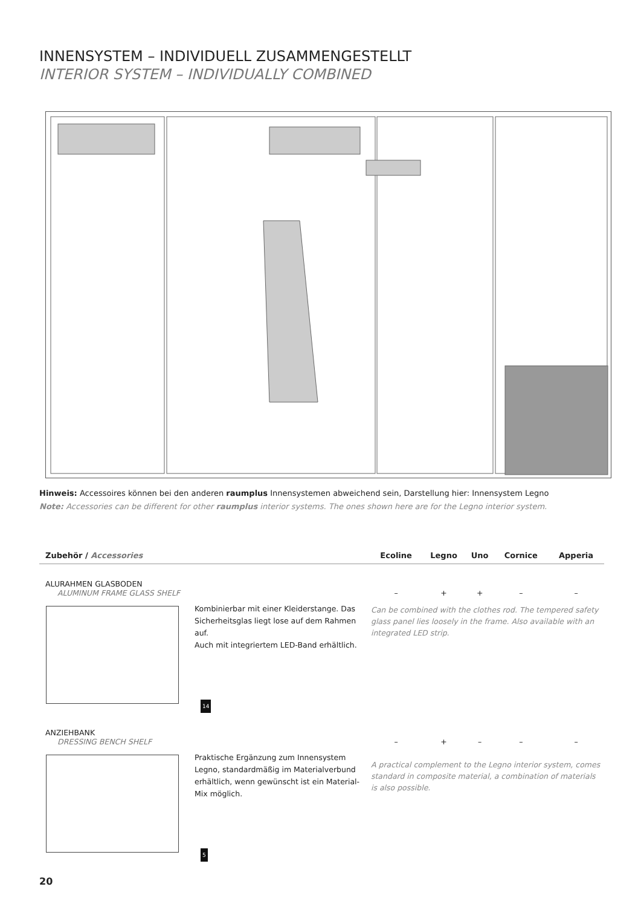INNENSYSTEM – INDIVIDUELL ZUSAMMENGESTELLT
INTERIOR SYSTEM – INDIVIDUALLY COMBINED
Hinweis: Accessoires können bei den anderen raumplus Innensystemen abweichend sein, Darstellung hier: Innensystem Legno
Note: Accessories can be different for other raumplus interior systems. The ones shown here are for the Legno interior system.
| Zubehör / Accessories | | Ecoline | Legno | Uno | Cornice | Apperia |
| --- | --- | --- | --- | --- | --- | --- |
| ALURAHMEN GLASBODEN ALUMINUM FRAME GLASS SHELF | | – | + | + | – | – |
| | Kombinierbar mit einer Kleiderstange. Das Sicher­heitsglas liegt lose auf dem Rahmen auf. Auch mit integriertem LED-Band erhältlich. 14 | Can be combined with the clothes rod. The tem­pered safety glass panel lies loosely in the frame. Also available with an integrated LED strip. | | | | |
| ANZIEHBANK DRESSING BENCH SHELF | | – | + | – | – | – |
| | Praktische Ergänzung zum Innensystem Legno, standardmäßig im Materialverbund erhältlich, wenn gewünscht ist ein Material-Mix möglich. 5 | A practical complement to the Legno interior system, comes standard in composite material, a combination of materials is also possible. | | | | |
20